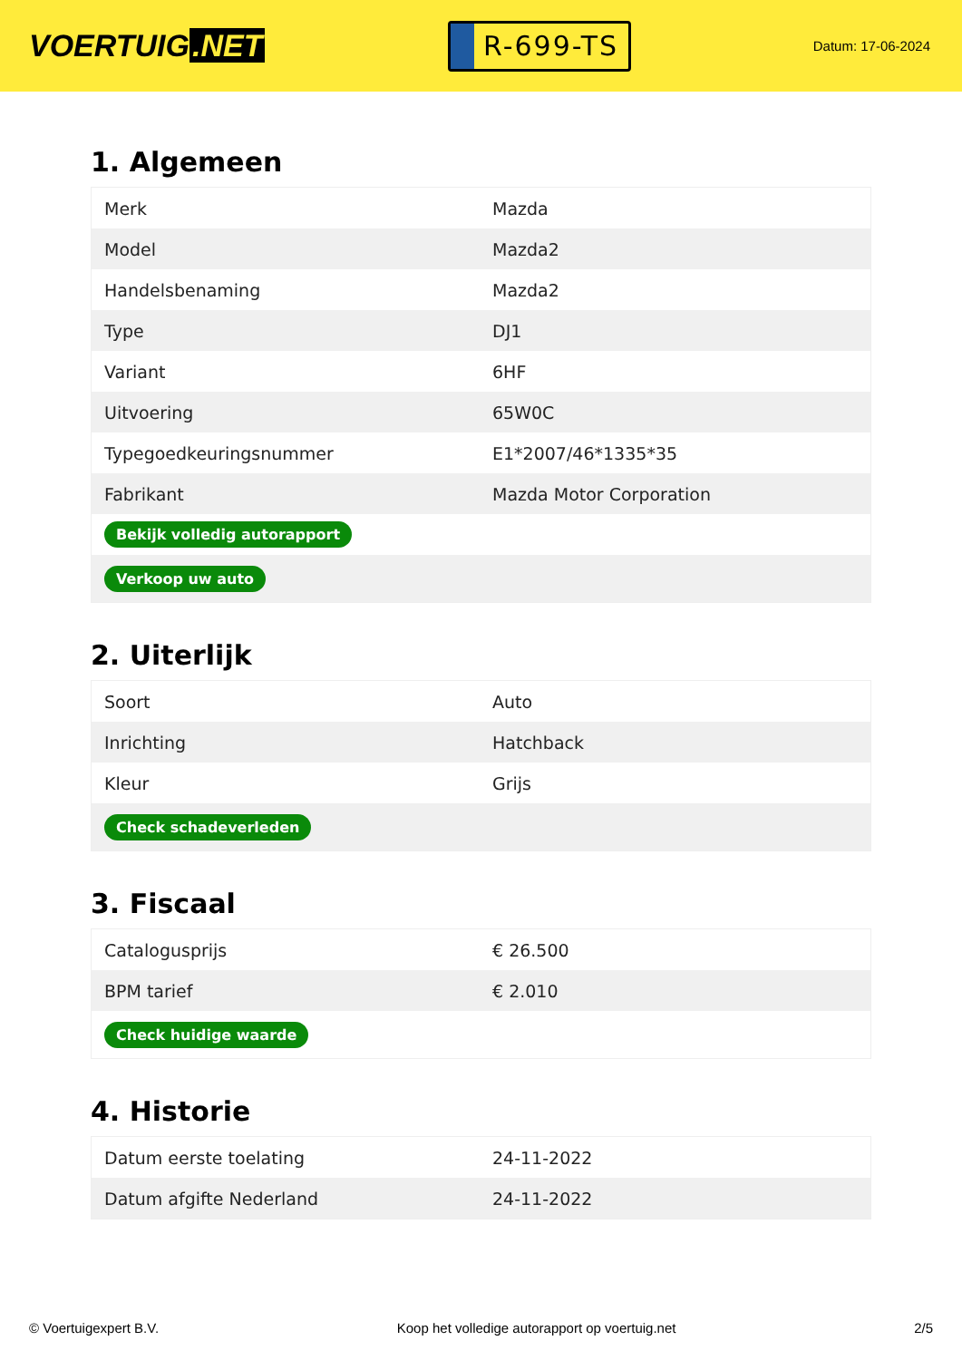VOERTUIG.NET
R-699-TS
Datum: 17-06-2024
1. Algemeen
| Merk | Mazda |
| Model | Mazda2 |
| Handelsbenaming | Mazda2 |
| Type | DJ1 |
| Variant | 6HF |
| Uitvoering | 65W0C |
| Typegoedkeuringsnummer | E1*2007/46*1335*35 |
| Fabrikant | Mazda Motor Corporation |
| Bekijk volledig autorapport | |
| Verkoop uw auto | |
2. Uiterlijk
| Soort | Auto |
| Inrichting | Hatchback |
| Kleur | Grijs |
| Check schadeverleden | |
3. Fiscaal
| Catalogusprijs | € 26.500 |
| BPM tarief | € 2.010 |
| Check huidige waarde | |
4. Historie
| Datum eerste toelating | 24-11-2022 |
| Datum afgifte Nederland | 24-11-2022 |
© Voertuigexpert B.V. Koop het volledige autorapport op voertuig.net 2/5